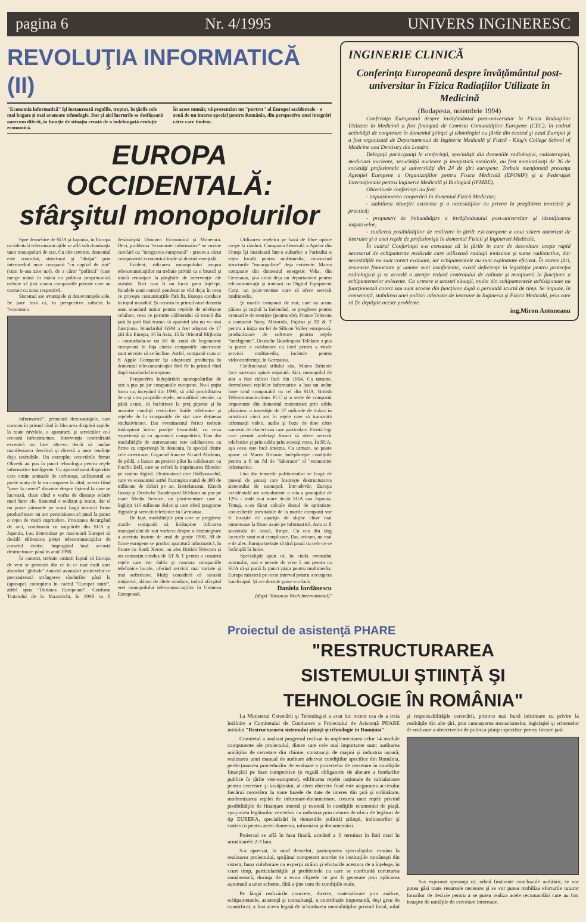pagina 6 Nr. 4/1995 UNIVERS INGINERESC
REVOLUŢIA INFORMATICĂ (II)
"Economia informatică" îşi instaurează regulile, treptat, în ţările cele mai bogate şi mai avansate tehnologic. Dar şi aici lucrurile se desfăşoară oarecum diferit, în funcţie de situaţia creată de o îndelungată evoluţie economică.
În acest număr, vă prezentăm un "portret" al Europei occidentale - o zonă de un interes special pentru România, din perspectiva unei integrări către care tindem.
EUROPA OCCIDENTALĂ:
sfârşitul monopolurilor
Spre deosebire de SUA şi Japonia, în Europa occidentală telecomunicaţiile se află sub dominaţia unor monopoluri de stat. Cu alte cuvinte, domeniul este controlat, structurat şi "dirijat" prin intermediul unor companii "cu capital de stat" (cum le-am zice noi), de a căror "politică" (care merge mână în mână cu politica propriu-zisă) trebuie să ţină seama companiile private care au contact cu zona respectivă.
Sistemul are avantajele şi dezavantajele sale. Se pare însă că, în perspectiva saltului la "economia
informatică", primează dezavantajele, care constau în primul rând în blocarea disipării rapide, la toate nivelele, a aparaturii şi serviciilor ce-i creează infrastructura. Intervenţia centralizată excesivă nu face altceva decât să amâne manifestarea deschisă şi directă a unor tendinţe deja sesizabile. Un exemplu: cercetările firmei Olivetti au pus la punct tehnologia pentru reţele informatice inteligente. Cu ajutorul unui dispozitiv care emite semnale de infraroşu, utilizatorul se poate muta de la un computer la altul, acesta fiind "puse la curent" dinainte despre fişierul la care se lucrează, chiar când e vorba de distanţe relativ mari între ele. Sistemul e realizat şi testat, dar el nu poate pătrunde pe scară largă întrucât firma producătoare nu are permisiunea să pună la punct o reţea de vastă cuprindere. Presiunea decurgând de aici, combinată cu mişcările din SUA şi Japonia, i-au determinat pe mai-marii Europei să decidă eliberarea pieţei telecomunicaţiilor de corsetul etatist, împingând însă această destructurare până în anul 1998.
În context, trebuie amintit faptul că Europa de vest se pretează din ce în ce mai mult unei abordări "globale" datorită avansării proiectelor ce preconizează strângerea rândurilor până la (aproape) contopirea în cadrul "Europei unite", altfel spus "Uniunea Europeană". Conform Tratatului de la Maastricht, în 1998 va fi desăvârşită Uniunea Economică şi Monetară. Deci, problema "economiei informatice" se cuvine corelată cu "integrarea europeană" - proces a cărui componentă economică tinde să devină esenţială.
Evident, ridicarea monopolului asupra telecomunicaţiilor nu trebuie privită ca o bruscă şi totală renunţare la pârghiile de intervenţie ale statului. Nici n-ar fi un lucru prea înţelept. Roadele unui control ponderat se văd deja: în ceea ce priveşte comunicaţiile fără fir, Europa conduce în topul mondial. Şi aceasta în primul rând datorită unui standard unitar pentru reţelele de telefoane celulare, ceea ce permite călătorului să treacă din ţară în ţară fără teama că aparatul său nu va mai funcţiona. Standardul GSM a fost adoptat de 17 ţări din Europa, 16 în Asia, 15 în Orientul Mijlociu - conturându-se un fel de zonă de hegemonie europeană în faţa căreia companiile americane sunt nevoite să se încline. Astfel, companii cum ar fi Apple Computer îşi adaptează producţia în domeniul telecomunicaţiei fără fir în primul rând după standardul european.
Perspectiva îndepărtării monopolurilor de stat a pus pe jar companiile europene. Nu-i puţin lucru ca, începând din 1998, să aibă posibilitatea de a-şi crea propriile reţele, nemaifiind nevoie, ca până acum, să închirieze la preţ piperat şi în anumite condiţii restrictive liniile telefonice şi reţelele de la companiile de stat care deţineau exclusivitatea. Dar evenimentul fericit trebuie întâmpinat într-o poziţie favorabilă, cu ceva experienţă şi cu aparatură competitivă. Una din modalităţile de antrenament este colaborarea cu firme cu experienţă în domeniu, în special dintre cele americane. Gigantul francez Alcatel Alsthom, de pildă, a lansat un proiect pilot în colaborare cu Pacific Bell, care se referă la imprimarea filmelor pe sistem digital. Destinatarul este Hollywoodul, care va economisi astfel frumuşica sumă de 300 de milioane de dolari pe an. Bertelsmann, Kirsch Group şi Deutsche Bundespost Telekom au pus pe roate Media Service, un joint-venture care a înghiţit 116 milioane dolari şi care oferă programe digitale şi servicii telefonice în Germania.
De fapt, modalităţile prin care se pregătesc marile companii să întâmpine ridicarea monopolului de stat vorbesc despre o dezintegrare a acestuia înainte de anul de graţie 1998. 30 de firme europene ce produc aparatură informatică, în frunte cu Rank Xerox, au ales British Telecom şi un consorţiu condus de AT & T pentru a construi reţele care vor dubla şi concura companiile telefonice locale, oferind servicii mai variate şi mai sofisticate. Mulţi consideră că această iniţiativă, alături de altele similare, indică sfârşitul erei monopolului telecomunicaţiilor în Uniunea Europeană.
Utilizarea reţelelor pe bază de fibre optice creşte la rându-i. Compania Generală a Apelor din Franţa îşi instalează într-o suburbie a Parisului o reţea locală pentru multimedia, concurând structurile "monopoliste" deja existente. Marea companie din domeniul energetic Veba, din Germania, şi-a creat deja un departament pentru telecomunicaţii şi tratează cu Digital Equipment Corp. un joint-venture care să ofere servicii multimedia.
Şi marile companii de stat, care au acum pâinea şi cuţitul la îndemână, se pregătesc pentru vremurile de restrişte (pentru ele). France Telecom a contactat Sony, Motorola, Fujitsu şi AT & T pentru a iniţia un fel de Silicon Valley europeană, producătoare de software pentru reţele "inteligente". Deutsche Bundespost Telekom a pus la punct o colaborare cu Intel pentru a vinde servicii multimedia, inclusiv pentru videoconferinţe, în Germania.
Credincioasă stilului său, Marea Britanie face oarecum opinie separată. Aici, monopolul de stat a fost ridicat încă din 1984. Ca urmare, dezvoltarea reţelelor informatice a luat un avânt între totul comparabil cu cel din SUA. British Telecommunications PLC şi o serie de companii importante din domeniul transmisiei prin cablu plănuiesc o investiţie de 37 miliarde de dolari în următorii cinci ani în reţele care să transmită informaţii video, audio şi baze de date către oamenii de afaceri sau case particulare. Există legi care permit aceleiaşi firmei să ofere servicii telefonice şi prin cablu prin aceeaşi reţea. În SUA, aşa ceva este încă interzis. Ca urmare, se poate spune că Marea Britanie îndeplineşte condiţiile pentru a fi un fel de "laborator" al "economiei informatice.
Una din temerile politicienilor se leagă de puseul de şomaj care însoţeşte destructurarea sistemului de monopol. Într-adevăr, Europa occidentală are actualmente o rata a şomajului de 12% - mult mai mare decât SUA sau Japonia. Totuşi, s-au făcut calcule destul de optimiste: concedierile inevitabile de la marile companii vor fi însoţite de apariţia de slujbe chiar mai numeroase la firme axate pe informatică. Asta ar fi socoteala de acasă, fireşte. Cu cea din târg lucrurile sunt mai complicate. Dar, oricum, nu mai e de ales. Europa trebuie să ţină pasul cu cele ce se întâmplă în lume.
Specialiştii spun că, în ciuda avansului acumulat, mai e nevoie de vreo 5 ani pentru ca SUA să-şi pună la punct piaţa pentru multimedia. Europa mizează pe acest interval pentru a recupera handicapul. Şi are destule şanse s-o facă.
Daniela Iordănescu
(după "Business Week International)"
INGINERIE CLINICĂ
Conferinţa Europeană despre învăţământul post-universitar în Fizica Radiaţiilor Utilizate în Medicină
(Budapesta, noiembrie 1994)
Conferinţa Europeană despre învăţământul post-universitar în Fizica Radiaţiilor Utilizate în Medicină a fost finanţată de Comisia Comunităţilor Europene (CEC), în cadrul activităţii de cooperare în domeniul ştiinţei şi tehnologiei cu ţările din centrul şi estul Europei şi a fost organizată de Departamentul de Inginerie Medicală şi Fizică - King's College School of Medicine and Dentistry din Londra.
Delegaţii participanţi la conferinţă, specialişti din domeniile radiologiei, radioterapiei, medicinei nucleare, securităţii nucleare şi imagisticii medicale, au fost nominalizaţi de 36 de societăţi profesionale şi universităţi din 24 de ţări europene. Trebuie menţionată prezenţa Agenţiei Europene a Organizaţiilor pentru Fizica Medicală (EFOMP) şi a Federaţiei Internaţionale pentru Inginerie Medicală şi Biologică (IFMBE).
Obiectivele conferinţei au fost:
- impulsionarea cooperării în domeniul Fizicii Medicale;
- stabilirea situaţiei existente şi a necesităţilor cu privire la pregătirea teoretică şi practică;
- propuneri de îmbunătăţire a învăţământului post-universitar şi identificarea iniţiativelor;
- studierea posibilităţilor de realizare în ţările est-europene a unui sistem autorizat de instruire şi a unei reţele de profesionişti în domeniul Fizicii şi Ingineriei Medicale.
În cadrul Conferinţei s-a constatat că în ţările în curs de dezvoltare creşte rapid necesarul de echipamente medicale care utilizează radiaţii ionizante şi surse radioactive, dar necesităţile nu sunt corect evaluate, iar echipamentele nu sunt exploatate eficient. În aceste ţări, resursele financiare şi umane sunt insuficiente, există deficienţe în legislaţia pentru protecţia radiologică şi se acordă o atenţie redusă controlului de calitate şi menţinerii în funcţiune a echipamentelor existente. Ca urmare a acestei situaţii, multe din echipamentele achiziţionate nu funcţionează corect sau sunt scoase din funcţiune după o perioadă scurtă de timp. Se impune, în consecinţă, stabilirea unei politici adecvate de instruire în Ingineria şi Fizica Medicală, prin care să fie depăşite aceste probleme.
ing.Miron Antoneanu
Proiectul de asistenţă PHARE
"RESTRUCTURAREA
SISTEMULUI ŞTIINŢĂ ŞI
TEHNOLOGIE ÎN ROMÂNIA"
La Ministerul Cercetării şi Tehnologiei a avut loc recent cea de a treia întâlnire a Comitetului de Conducere a Proiectului de Asistenţă PHARE intitulat "Restructurarea sistemului ştiinţă şi tehnologie în România".
Comitetul a analizat progresul realizat în implementarea celor 14 module componente ale proiectului, dintre care cele mai importante sunt: auditarea unităţilor de cercetare din chimie, construcţii de maşini şi industria uşoară, realizarea unui manual de auditare adecvat condiţiilor specifice din România, perfecţionarea procedurilor de evaluare a proiectelor de cercetare în condiţiile finanţării pe baze competitive (o regulă obligatorie de alocare a fondurilor publice în ţările vest-europene), edificarea reţelei naţionale de calculatoare pentru cercetare şi învăţământ, al cărei obiectiv final este asigurarea accesului fiecărui cercetător la toate bazele de date de interes din ţară şi străinătate, modernizarea reţelei de informare-documentare, crearea unei reţele privind posibilităţile de finanţare internă şi externă în condiţiile economiei de piaţă, sprijinirea legăturilor cercetării cu industria prin crearea de oficii de legături de tip EUREKA, specializări în domeniile politicii ştiinţei, indicatorilor şi statisticii pentru acest domeniu, informării şi documentării.
Proiectul se află în faza finală, urmând a fi terminat în linii mari în următoarele 2-3 luni.
S-a apreciat, în mod deosebit, participarea specialiştilor români la realizarea proiectului, sprijinul competent acordat de instituţiile româneşti din sistem, buna colaborare cu experţii străini şi eforturile acestora de a înţelege, în scurt timp, particularităţile şi problemele cu care se confruntă cercetarea românească, dorinţa de a evita clişeele ce pot fi generate prin aplicarea automată a unor scheme, fără a ţine cont de condiţiile reale.
Pe lângă realizările concrete, directe, materializate prin analize, echipamentele, asistenţă şi consultanţă, o contribuţie importantă, deşi greu de cuantificat, a fost aceea legată de schimbarea mentalităţilor privind locul, rolul şi responsabilităţile cercetării, printr-o mai bună informare cu privire la realităţile din alte ţări, prin cunoaşterea mecanismelor, legislaţiei şi schemelor de realizare a obiectivelor de politica ştiinţei specifice pentru fiecare ţară.
S-a exprimat speranţa că, odată finalizate concluziile auditării, se vor putea găsi toate resursele necesare şi se vor putea mobiliza eforturile tuturor forurilor de decizie pentru a se putea realiza acele recomandări care au fost însuşite de unităţile de cercetare interesate.